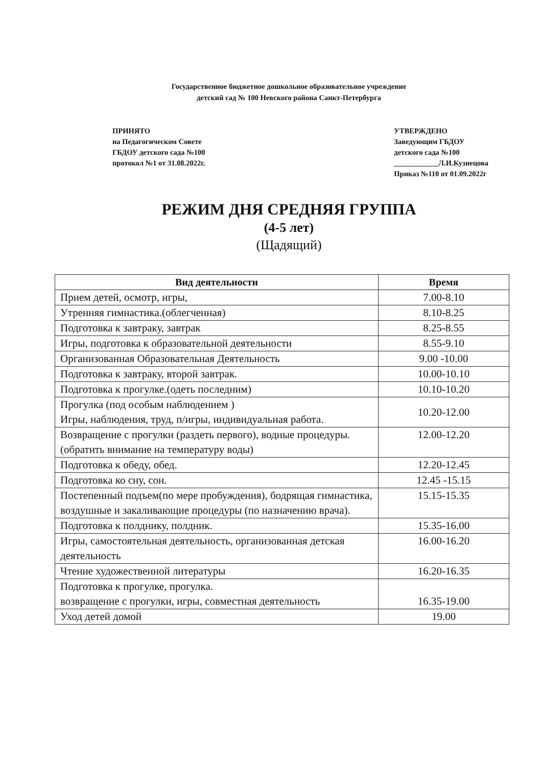Государственное бюджетное дошкольное образовательное учреждение
детский сад № 100 Невского района Санкт-Петербурга
ПРИНЯТО
на Педагогическом Совете
ГБДОУ детского сада №100
протокол №1 от 31.08.2022г.
УТВЕРЖДЕНО
Заведующим ГБДОУ
детского сада №100
____________Л.И.Кузнецова
Приказ №110 от 01.09.2022г
РЕЖИМ ДНЯ СРЕДНЯЯ ГРУППА
(4-5 лет)
(Щадящий)
| Вид деятельности | Время |
| --- | --- |
| Прием детей, осмотр, игры, | 7.00-8.10 |
| Утренняя гимнастика.(облегченная) | 8.10-8.25 |
| Подготовка к завтраку, завтрак | 8.25-8.55 |
| Игры, подготовка к образовательной деятельности | 8.55-9.10 |
| Организованная Образовательная Деятельность | 9.00 -10.00 |
| Подготовка к завтраку, второй завтрак. | 10.00-10.10 |
| Подготовка к прогулке.(одеть последним) | 10.10-10.20 |
| Прогулка (под особым наблюдением ) Игры, наблюдения, труд, п/игры, индивидуальная работа. | 10.20-12.00 |
| Возвращение с прогулки (раздеть первого), водные процедуры.(обратить внимание на температуру воды) | 12.00-12.20 |
| Подготовка к обеду, обед. | 12.20-12.45 |
| Подготовка ко сну, сон. | 12.45 -15.15 |
| Постепенный подъем(по мере пробуждения), бодрящая гимнастика, воздушные и закаливающие процедуры (по назначению врача). | 15.15-15.35 |
| Подготовка к полднику, полдник. | 15.35-16.00 |
| Игры, самостоятельная деятельность, организованная детская деятельность | 16.00-16.20 |
| Чтение художественной литературы | 16.20-16.35 |
| Подготовка к прогулке, прогулка. возвращение с прогулки, игры, совместная деятельность | 16.35-19.00 |
| Уход детей домой | 19.00 |